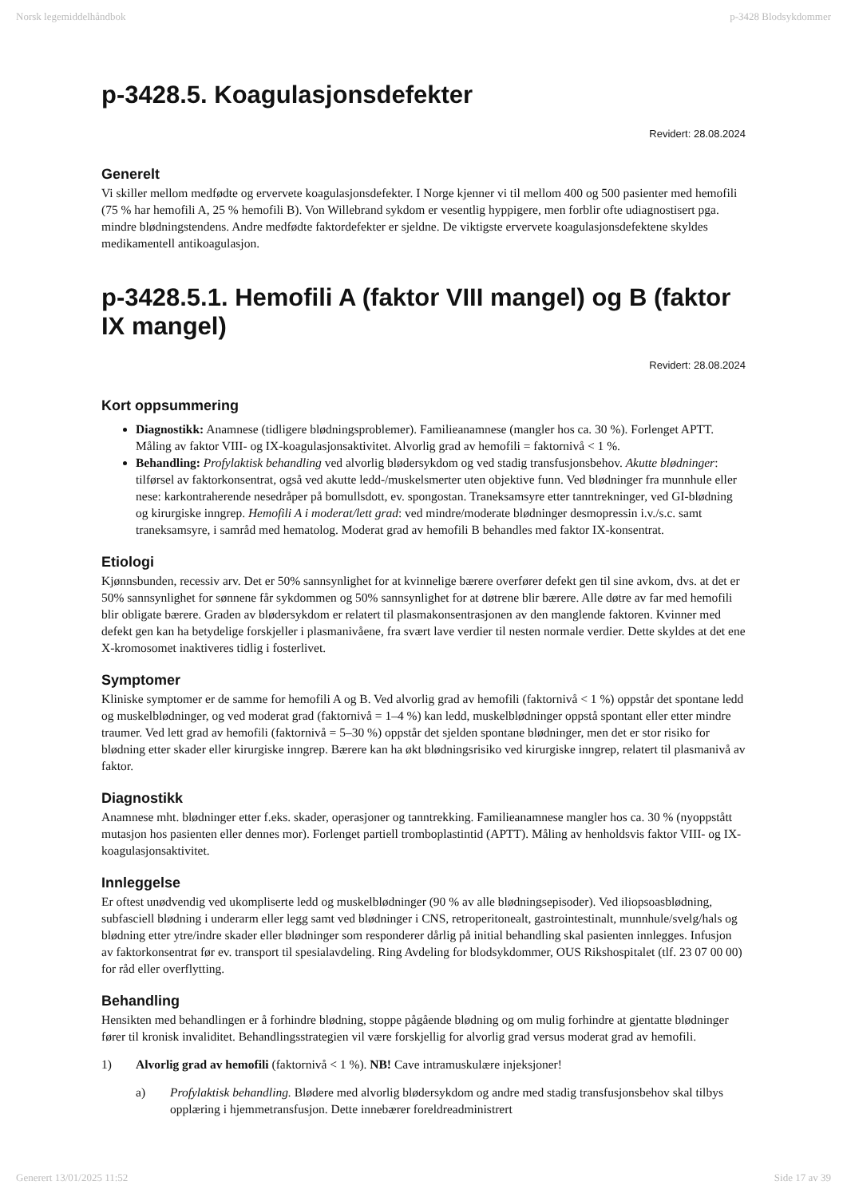Norsk legemiddelhåndbok p-3428 Blodsykdommer
p-3428.5. Koagulasjonsdefekter
Revidert: 28.08.2024
Generelt
Vi skiller mellom medfødte og ervervete koagulasjonsdefekter. I Norge kjenner vi til mellom 400 og 500 pasienter med hemofili (75 % har hemofili A, 25 % hemofili B). Von Willebrand sykdom er vesentlig hyppigere, men forblir ofte udiagnostisert pga. mindre blødningstendens. Andre medfødte faktordefekter er sjeldne. De viktigste ervervete koagulasjonsdefektene skyldes medikamentell antikoagulasjon.
p-3428.5.1. Hemofili A (faktor VIII mangel) og B (faktor IX mangel)
Revidert: 28.08.2024
Kort oppsummering
Diagnostikk: Anamnese (tidligere blødningsproblemer). Familieanamnese (mangler hos ca. 30 %). Forlenget APTT. Måling av faktor VIII- og IX-koagulasjonsaktivitet. Alvorlig grad av hemofili = faktornivå < 1 %.
Behandling: Profylaktisk behandling ved alvorlig blødersykdom og ved stadig transfusjonsbehov. Akutte blødninger: tilførsel av faktorkonsentrat, også ved akutte ledd-/muskelsmerter uten objektive funn. Ved blødninger fra munnhule eller nese: karkontraherende nesedråper på bomullsdott, ev. spongostan. Traneksamsyre etter tanntrekninger, ved GI-blødning og kirurgiske inngrep. Hemofili A i moderat/lett grad: ved mindre/moderate blødninger desmopressin i.v./s.c. samt traneksamsyre, i samråd med hematolog. Moderat grad av hemofili B behandles med faktor IX-konsentrat.
Etiologi
Kjønnsbunden, recessiv arv. Det er 50% sannsynlighet for at kvinnelige bærere overfører defekt gen til sine avkom, dvs. at det er 50% sannsynlighet for sønnene får sykdommen og 50% sannsynlighet for at døtrene blir bærere. Alle døtre av far med hemofili blir obligate bærere. Graden av blødersykdom er relatert til plasmakonsentrasjonen av den manglende faktoren. Kvinner med defekt gen kan ha betydelige forskjeller i plasmanivåene, fra svært lave verdier til nesten normale verdier. Dette skyldes at det ene X-kromosomet inaktiveres tidlig i fosterlivet.
Symptomer
Kliniske symptomer er de samme for hemofili A og B. Ved alvorlig grad av hemofili (faktornivå < 1 %) oppstår det spontane ledd og muskelblødninger, og ved moderat grad (faktornivå = 1–4 %) kan ledd, muskelblødninger oppstå spontant eller etter mindre traumer. Ved lett grad av hemofili (faktornivå = 5–30 %) oppstår det sjelden spontane blødninger, men det er stor risiko for blødning etter skader eller kirurgiske inngrep. Bærere kan ha økt blødningsrisiko ved kirurgiske inngrep, relatert til plasmanivå av faktor.
Diagnostikk
Anamnese mht. blødninger etter f.eks. skader, operasjoner og tanntrekking. Familieanamnese mangler hos ca. 30 % (nyoppstått mutasjon hos pasienten eller dennes mor). Forlenget partiell tromboplastintid (APTT). Måling av henholdsvis faktor VIII- og IX-koagulasjonsaktivitet.
Innleggelse
Er oftest unødvendig ved ukompliserte ledd og muskelblødninger (90 % av alle blødningsepisoder). Ved iliopsoasblødning, subfasciell blødning i underarm eller legg samt ved blødninger i CNS, retroperitonealt, gastrointestinalt, munnhule/svelg/hals og blødning etter ytre/indre skader eller blødninger som responderer dårlig på initial behandling skal pasienten innlegges. Infusjon av faktorkonsentrat før ev. transport til spesialavdeling. Ring Avdeling for blodsykdommer, OUS Rikshospitalet (tlf. 23 07 00 00) for råd eller overflytting.
Behandling
Hensikten med behandlingen er å forhindre blødning, stoppe pågående blødning og om mulig forhindre at gjentatte blødninger fører til kronisk invaliditet. Behandlingsstrategien vil være forskjellig for alvorlig grad versus moderat grad av hemofili.
1) Alvorlig grad av hemofili (faktornivå < 1 %). NB! Cave intramuskulære injeksjoner!
a) Profylaktisk behandling. Blødere med alvorlig blødersykdom og andre med stadig transfusjonsbehov skal tilbys opplæring i hjemmetransfusjon. Dette innebærer foreldreadministrert
Generert 13/01/2025 11:52 Side 17 av 39